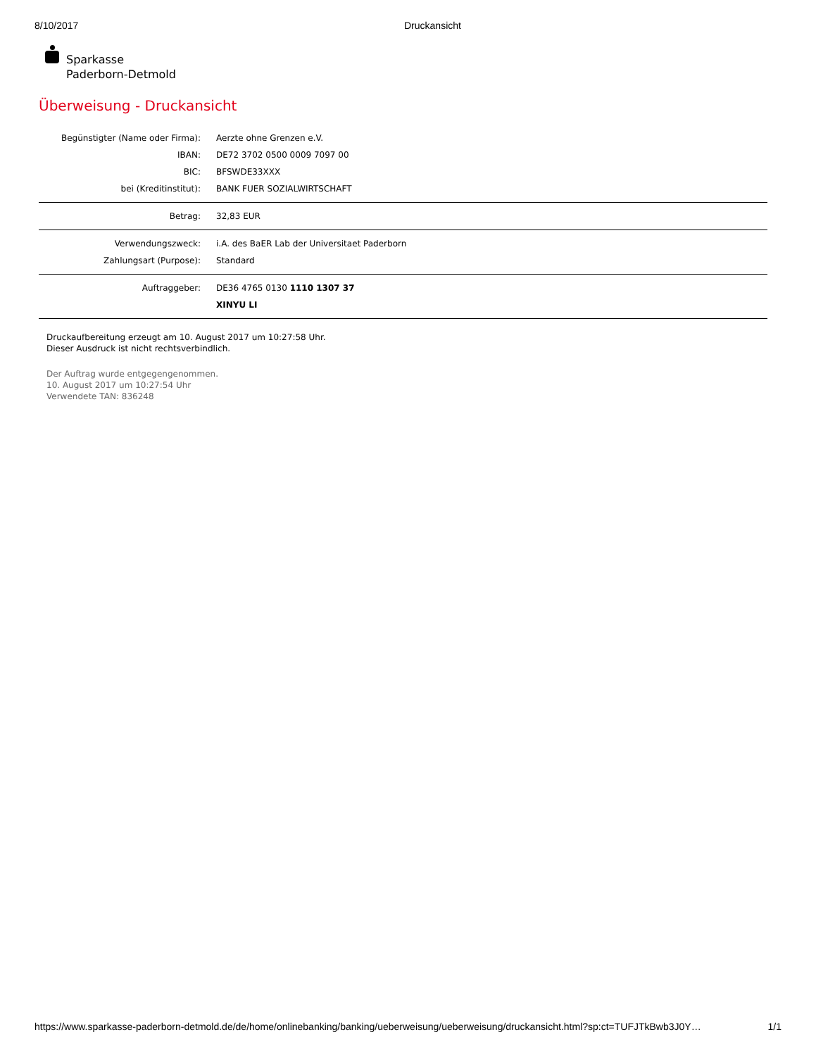8/10/2017 Druckansicht
Sparkasse
Paderborn-Detmold
Überweisung - Druckansicht
| Begünstigter (Name oder Firma): | Aerzte ohne Grenzen e.V. |
| IBAN: | DE72 3702 0500 0009 7097 00 |
| BIC: | BFSWDE33XXX |
| bei (Kreditinstitut): | BANK FUER SOZIALWIRTSCHAFT |
| Betrag: | 32,83 EUR |
| Verwendungszweck: | i.A. des BaER Lab der Universitaet Paderborn |
| Zahlungsart (Purpose): | Standard |
| Auftraggeber: | DE36 4765 0130 1110 1307 37 |
| | XINYU LI |
Druckaufbereitung erzeugt am 10. August 2017 um 10:27:58 Uhr.
Dieser Ausdruck ist nicht rechtsverbindlich.
Der Auftrag wurde entgegengenommen.
10. August 2017 um 10:27:54 Uhr
Verwendete TAN: 836248
https://www.sparkasse-paderborn-detmold.de/de/home/onlinebanking/banking/ueberweisung/ueberweisung/druckansicht.html?sp:ct=TUFJTkBwb3J0Y… 1/1